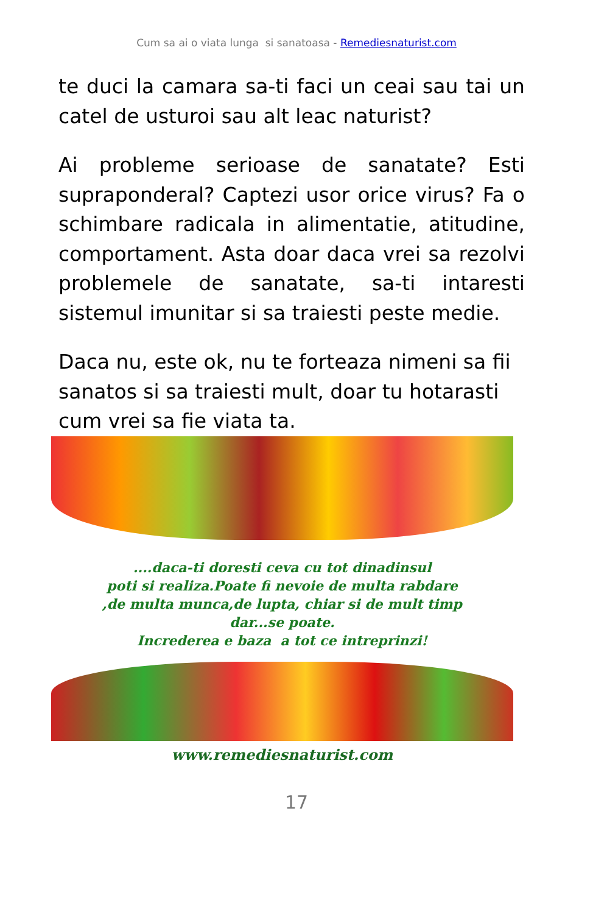Cum sa ai o viata lunga si sanatoasa - Remediesnaturist.com
te duci la camara sa-ti faci un ceai sau tai un catel de usturoi sau alt leac naturist?
Ai probleme serioase de sanatate? Esti supraponderal? Captezi usor orice virus? Fa o schimbare radicala in alimentatie, atitudine, comportament. Asta doar daca vrei sa rezolvi problemele de sanatate, sa-ti intaresti sistemul imunitar si sa traiesti peste medie.
Daca nu, este ok, nu te forteaza nimeni sa fii sanatos si sa traiesti mult, doar tu hotarasti cum vrei sa fie viata ta.
....daca-ti doresti ceva cu tot dinadinsul
poti si realiza.Poate fi nevoie de multa rabdare
,de multa munca,de lupta, chiar si de mult timp
dar...se poate.
Increderea e baza a tot ce intreprinzi!
www.remediesnaturist.com
17